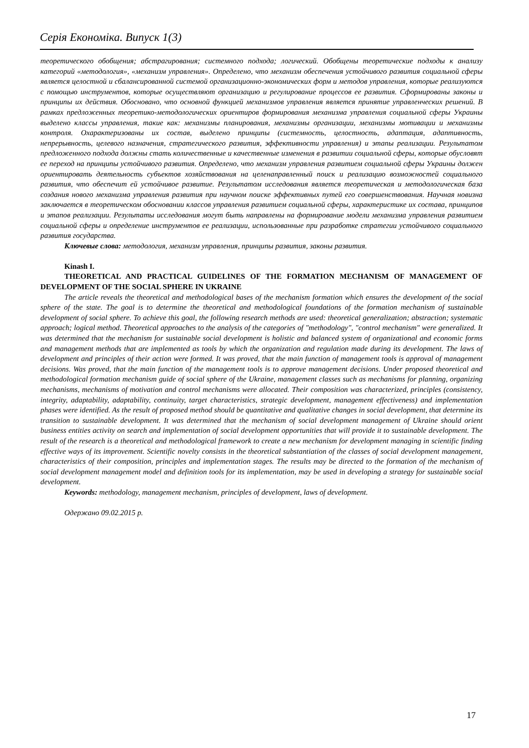Серія Економіка. Випуск 1(3)
теоретического обобщения; абстрагирования; системного подхода; логический. Обобщены теоретические подходы к анализу категорий «методология», «механизм управления». Определено, что механизм обеспечения устойчивого развития социальной сферы является целостной и сбалансированной системой организационно-экономических форм и методов управления, которые реализуются с помощью инструментов, которые осуществляют организацию и регулирование процессов ее развития. Сформированы законы и принципы их действия. Обосновано, что основной функцией механизмов управления является принятие управленческих решений. В рамках предложенных теоретико-методологических ориентиров формирования механизма управления социальной сферы Украины выделено классы управления, такие как: механизмы планирования, механизмы организации, механизмы мотивации и механизмы контроля. Охарактеризованы их состав, выделено принципы (системность, целостность, адаптация, адаптивность, непрерывность, целевого назначения, стратегического развития, эффективности управления) и этапы реализации. Результатом предложенного подхода должны стать количественные и качественные изменения в развитии социальной сферы, которые обусловят ее переход на принципы устойчивого развития. Определено, что механизм управления развитием социальной сферы Украины должен ориентировать деятельность субъектов хозяйствования на целенаправленный поиск и реализацию возможностей социального развития, что обеспечит ей устойчивое развитие. Результатом исследования является теоретическая и методологическая база создания нового механизма управления развития при научном поиске эффективных путей его совершенствования. Научная новизна заключается в теоретическом обосновании классов управления развитием социальной сферы, характеристике их состава, принципов и этапов реализации. Результаты исследования могут быть направлены на формирование модели механизма управления развитием социальной сферы и определение инструментов ее реализации, использованные при разработке стратегии устойчивого социального развития государства.
Ключевые слова: методология, механизм управления, принципы развития, законы развития.
Kinash I.
THEORETICAL AND PRACTICAL GUIDELINES OF THE FORMATION MECHANISM OF MANAGEMENT OF DEVELOPMENT OF THE SOCIAL SPHERE IN UKRAINE
The article reveals the theoretical and methodological bases of the mechanism formation which ensures the development of the social sphere of the state. The goal is to determine the theoretical and methodological foundations of the formation mechanism of sustainable development of social sphere. To achieve this goal, the following research methods are used: theoretical generalization; abstraction; systematic approach; logical method. Theoretical approaches to the analysis of the categories of "methodology", "control mechanism" were generalized. It was determined that the mechanism for sustainable social development is holistic and balanced system of organizational and economic forms and management methods that are implemented as tools by which the organization and regulation made during its development. The laws of development and principles of their action were formed. It was proved, that the main function of management tools is approval of management decisions. Was proved, that the main function of the management tools is to approve management decisions. Under proposed theoretical and methodological formation mechanism guide of social sphere of the Ukraine, management classes such as mechanisms for planning, organizing mechanisms, mechanisms of motivation and control mechanisms were allocated. Their composition was characterized, principles (consistency, integrity, adaptability, adaptability, continuity, target characteristics, strategic development, management effectiveness) and implementation phases were identified. As the result of proposed method should be quantitative and qualitative changes in social development, that determine its transition to sustainable development. It was determined that the mechanism of social development management of Ukraine should orient business entities activity on search and implementation of social development opportunities that will provide it to sustainable development. The result of the research is a theoretical and methodological framework to create a new mechanism for development managing in scientific finding effective ways of its improvement. Scientific novelty consists in the theoretical substantiation of the classes of social development management, characteristics of their composition, principles and implementation stages. The results may be directed to the formation of the mechanism of social development management model and definition tools for its implementation, may be used in developing a strategy for sustainable social development.
Keywords: methodology, management mechanism, principles of development, laws of development.
Одержано 09.02.2015 р.
17